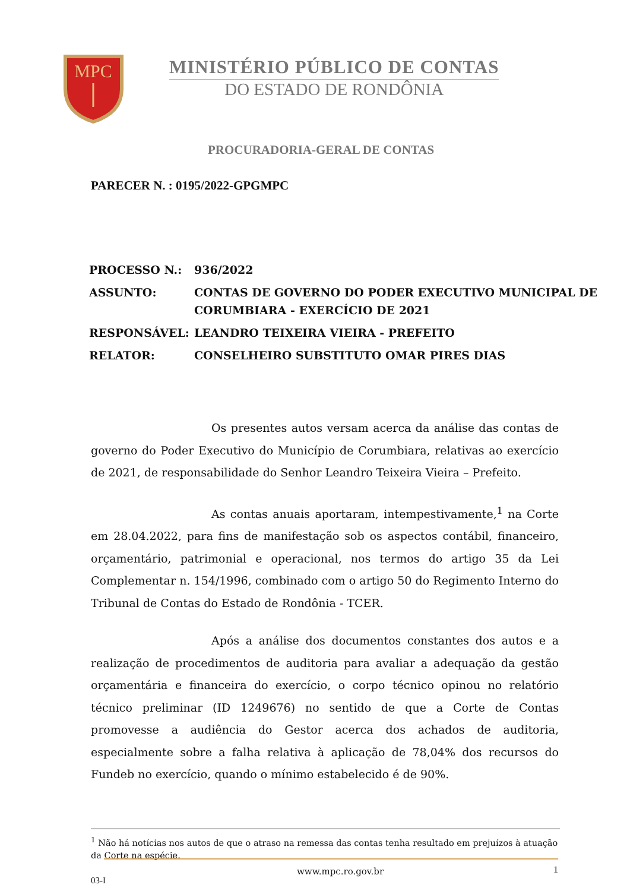MPC
MINISTÉRIO PÚBLICO DE CONTAS
DO ESTADO DE RONDÔNIA
PROCURADORIA-GERAL DE CONTAS
PARECER N. : 0195/2022-GPGMPC
| PROCESSO N.: | 936/2022 |
| ASSUNTO: | CONTAS DE GOVERNO DO PODER EXECUTIVO MUNICIPAL DE CORUMBIARA - EXERCÍCIO DE 2021 |
| RESPONSÁVEL: | LEANDRO TEIXEIRA VIEIRA - PREFEITO |
| RELATOR: | CONSELHEIRO SUBSTITUTO OMAR PIRES DIAS |
Os presentes autos versam acerca da análise das contas de governo do Poder Executivo do Município de Corumbiara, relativas ao exercício de 2021, de responsabilidade do Senhor Leandro Teixeira Vieira – Prefeito.
As contas anuais aportaram, intempestivamente,<sup>1</sup> na Corte em 28.04.2022, para fins de manifestação sob os aspectos contábil, financeiro, orçamentário, patrimonial e operacional, nos termos do artigo 35 da Lei Complementar n. 154/1996, combinado com o artigo 50 do Regimento Interno do Tribunal de Contas do Estado de Rondônia - TCER.
Após a análise dos documentos constantes dos autos e a realização de procedimentos de auditoria para avaliar a adequação da gestão orçamentária e financeira do exercício, o corpo técnico opinou no relatório técnico preliminar (ID 1249676) no sentido de que a Corte de Contas promovesse a audiência do Gestor acerca dos achados de auditoria, especialmente sobre a falha relativa à aplicação de 78,04% dos recursos do Fundeb no exercício, quando o mínimo estabelecido é de 90%.
<sup>1</sup> Não há notícias nos autos de que o atraso na remessa das contas tenha resultado em prejuízos à atuação da Corte na espécie.
www.mpc.ro.gov.br 1
03-I